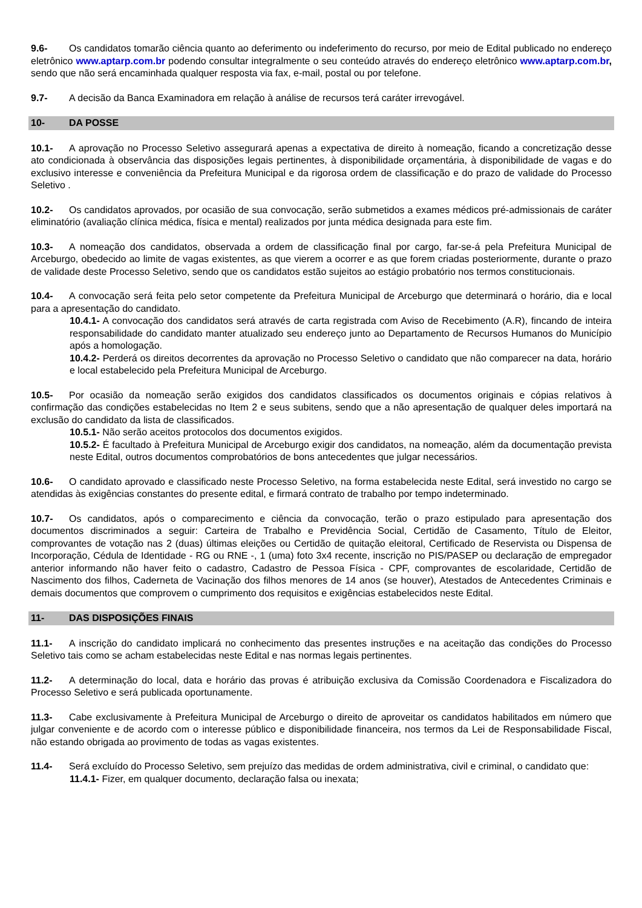9.6- Os candidatos tomarão ciência quanto ao deferimento ou indeferimento do recurso, por meio de Edital publicado no endereço eletrônico www.aptarp.com.br podendo consultar integralmente o seu conteúdo através do endereço eletrônico www.aptarp.com.br, sendo que não será encaminhada qualquer resposta via fax, e-mail, postal ou por telefone.
9.7- A decisão da Banca Examinadora em relação à análise de recursos terá caráter irrevogável.
10- DA POSSE
10.1- A aprovação no Processo Seletivo assegurará apenas a expectativa de direito à nomeação, ficando a concretização desse ato condicionada à observância das disposições legais pertinentes, à disponibilidade orçamentária, à disponibilidade de vagas e do exclusivo interesse e conveniência da Prefeitura Municipal e da rigorosa ordem de classificação e do prazo de validade do Processo Seletivo .
10.2- Os candidatos aprovados, por ocasião de sua convocação, serão submetidos a exames médicos pré-admissionais de caráter eliminatório (avaliação clínica médica, física e mental) realizados por junta médica designada para este fim.
10.3- A nomeação dos candidatos, observada a ordem de classificação final por cargo, far-se-á pela Prefeitura Municipal de Arceburgo, obedecido ao limite de vagas existentes, as que vierem a ocorrer e as que forem criadas posteriormente, durante o prazo de validade deste Processo Seletivo, sendo que os candidatos estão sujeitos ao estágio probatório nos termos constitucionais.
10.4- A convocação será feita pelo setor competente da Prefeitura Municipal de Arceburgo que determinará o horário, dia e local para a apresentação do candidato.
10.4.1- A convocação dos candidatos será através de carta registrada com Aviso de Recebimento (A.R), fincando de inteira responsabilidade do candidato manter atualizado seu endereço junto ao Departamento de Recursos Humanos do Município após a homologação.
10.4.2- Perderá os direitos decorrentes da aprovação no Processo Seletivo o candidato que não comparecer na data, horário e local estabelecido pela Prefeitura Municipal de Arceburgo.
10.5- Por ocasião da nomeação serão exigidos dos candidatos classificados os documentos originais e cópias relativos à confirmação das condições estabelecidas no Item 2 e seus subitens, sendo que a não apresentação de qualquer deles importará na exclusão do candidato da lista de classificados.
10.5.1- Não serão aceitos protocolos dos documentos exigidos.
10.5.2- É facultado à Prefeitura Municipal de Arceburgo exigir dos candidatos, na nomeação, além da documentação prevista neste Edital, outros documentos comprobatórios de bons antecedentes que julgar necessários.
10.6- O candidato aprovado e classificado neste Processo Seletivo, na forma estabelecida neste Edital, será investido no cargo se atendidas às exigências constantes do presente edital, e firmará contrato de trabalho por tempo indeterminado.
10.7- Os candidatos, após o comparecimento e ciência da convocação, terão o prazo estipulado para apresentação dos documentos discriminados a seguir: Carteira de Trabalho e Previdência Social, Certidão de Casamento, Título de Eleitor, comprovantes de votação nas 2 (duas) últimas eleições ou Certidão de quitação eleitoral, Certificado de Reservista ou Dispensa de Incorporação, Cédula de Identidade - RG ou RNE -, 1 (uma) foto 3x4 recente, inscrição no PIS/PASEP ou declaração de empregador anterior informando não haver feito o cadastro, Cadastro de Pessoa Física - CPF, comprovantes de escolaridade, Certidão de Nascimento dos filhos, Caderneta de Vacinação dos filhos menores de 14 anos (se houver), Atestados de Antecedentes Criminais e demais documentos que comprovem o cumprimento dos requisitos e exigências estabelecidos neste Edital.
11- DAS DISPOSIÇÕES FINAIS
11.1- A inscrição do candidato implicará no conhecimento das presentes instruções e na aceitação das condições do Processo Seletivo tais como se acham estabelecidas neste Edital e nas normas legais pertinentes.
11.2- A determinação do local, data e horário das provas é atribuição exclusiva da Comissão Coordenadora e Fiscalizadora do Processo Seletivo e será publicada oportunamente.
11.3- Cabe exclusivamente à Prefeitura Municipal de Arceburgo o direito de aproveitar os candidatos habilitados em número que julgar conveniente e de acordo com o interesse público e disponibilidade financeira, nos termos da Lei de Responsabilidade Fiscal, não estando obrigada ao provimento de todas as vagas existentes.
11.4- Será excluído do Processo Seletivo, sem prejuízo das medidas de ordem administrativa, civil e criminal, o candidato que:
11.4.1- Fizer, em qualquer documento, declaração falsa ou inexata;